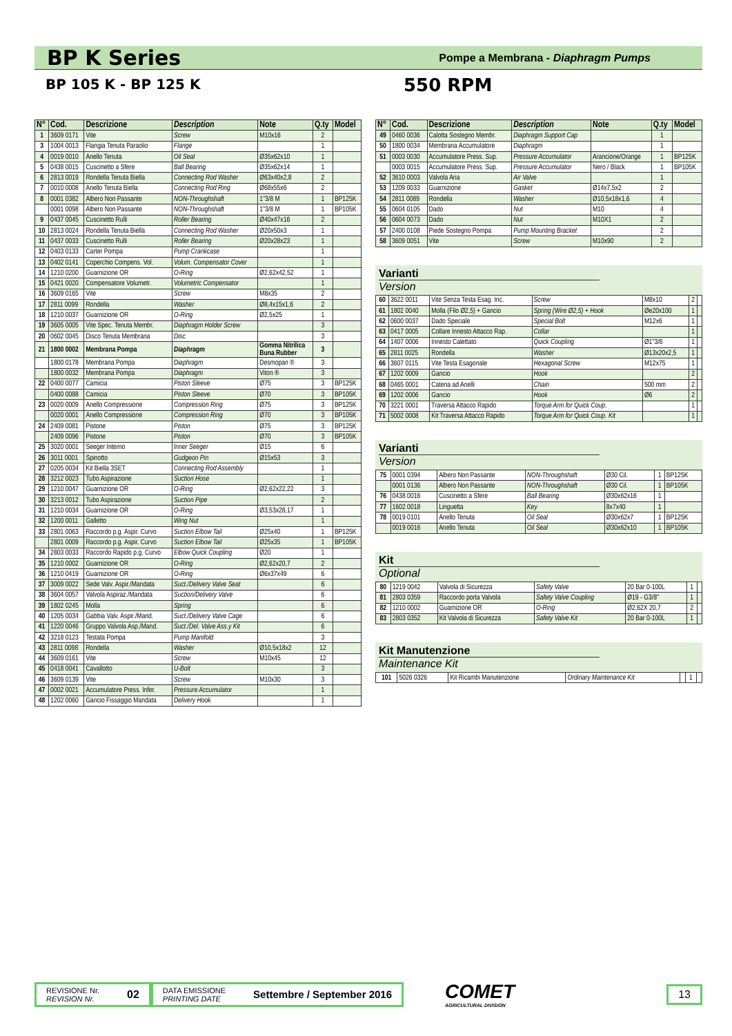BP K Series
Pompe a Membrana - Diaphragm Pumps
BP 105 K - BP 125 K 550 RPM
| N° | Cod. | Descrizione | Description | Note | Q.ty | Model |
| --- | --- | --- | --- | --- | --- | --- |
| 1 | 3609 0171 | Vite | Screw | M10x16 | 2 | |
| 3 | 1004 0013 | Flangia Tenuta Paraolio | Flange | | 1 | |
| 4 | 0019 0010 | Anello Tenuta | Oil Seal | Ø35x62x10 | 1 | |
| 5 | 0438 0015 | Cuscinetto a Sfere | Ball Bearing | Ø35x62x14 | 1 | |
| 6 | 2813 0019 | Rondella Tenuta Biella | Connecting Rod Washer | Ø63x40x2,8 | 2 | |
| 7 | 0010 0008 | Anello Tenuta Biella | Connecting Rod Ring | Ø68x55x6 | 2 | |
| 8 | 0001 0382 | Albero Non Passante | NON-Throughshaft | 1"3/8 M | 1 | BP125K |
| | 0001 0098 | Albero Non Passante | NON-Throughshaft | 1"3/8 M | 1 | BP105K |
| 9 | 0437 0045 | Cuscinetto Rulli | Roller Bearing | Ø40x47x16 | 2 | |
| 10 | 2813 0024 | Rondella Tenuta Biella | Connecting Rod Washer | Ø20x50x3 | 1 | |
| 11 | 0437 0033 | Cuscinetto Rulli | Roller Bearing | Ø20x28x23 | 1 | |
| 12 | 0403 0133 | Carter Pompa | Pump Crankcase | | 1 | |
| 13 | 0402 0141 | Coperchio Compens. Vol. | Volum. Compensator Cover | | 1 | |
| 14 | 1210 0200 | Guarnizione OR | O-Ring | Ø2,62x42,52 | 1 | |
| 15 | 0421 0020 | Compensatore Volumetr. | Volumetric Compensator | | 1 | |
| 16 | 3609 0165 | Vite | Screw | M8x35 | 2 | |
| 17 | 2811 0099 | Rondella | Washer | Ø8,4x15x1,6 | 2 | |
| 18 | 1210 0037 | Guarnizione OR | O-Ring | Ø2,5x25 | 1 | |
| 19 | 3605 0005 | Vite Spec. Tenuta Membr. | Diaphragm Holder Screw | | 3 | |
| 20 | 0602 0045 | Disco Tenuta Membrana | Disc | | 3 | |
| 21 | 1800 0002 | Membrana Pompa | Diaphragm | Gomma Nitrilica Buna Rubber | 3 | |
| | 1800 0178 | Membrana Pompa | Diaphragm | Desmopan ® | 3 | |
| | 1800 0032 | Membrana Pompa | Diaphragm | Viton ® | 3 | |
| 22 | 0400 0077 | Camicia | Piston Sleeve | Ø75 | 3 | BP125K |
| | 0400 0088 | Camicia | Piston Sleeve | Ø70 | 3 | BP105K |
| 23 | 0020 0009 | Anello Compressione | Compression Ring | Ø75 | 3 | BP125K |
| | 0020 0001 | Anello Compressione | Compression Ring | Ø70 | 3 | BP105K |
| 24 | 2409 0081 | Pistone | Piston | Ø75 | 3 | BP125K |
| | 2409 0096 | Pistone | Piston | Ø70 | 3 | BP105K |
| 25 | 3020 0001 | Seeger Interno | Inner Seeger | Ø15 | 6 | |
| 26 | 3011 0001 | Spinotto | Gudgeon Pin | Ø15x53 | 3 | |
| 27 | 0205 0034 | Kit Biella 3SET | Connecting Rod Assembly | | 1 | |
| 28 | 3212 0023 | Tubo Aspirazione | Suction Hose | | 1 | |
| 29 | 1210 0047 | Guarnizione OR | O-Ring | Ø2,62x22,22 | 3 | |
| 30 | 3213 0012 | Tubo Aspirazione | Suction Pipe | | 2 | |
| 31 | 1210 0034 | Guarnizione OR | O-Ring | Ø3,53x28,17 | 1 | |
| 32 | 1200 0011 | Galletto | Wing Nut | | 1 | |
| 33 | 2801 0063 | Raccordo p.g. Aspir. Curvo | Suction Elbow Tail | Ø25x40 | 1 | BP125K |
| | 2801 0009 | Raccordo p.g. Aspir. Curvo | Suction Elbow Tail | Ø25x35 | 1 | BP105K |
| 34 | 2803 0033 | Raccordo Rapido p.g. Curvo | Elbow Quick Coupling | Ø20 | 1 | |
| 35 | 1210 0002 | Guarnizione OR | O-Ring | Ø2,62x20,7 | 2 | |
| 36 | 1210 0419 | Guarnizione OR | O-Ring | Ø6x37x49 | 6 | |
| 37 | 3009 0022 | Sede Valv. Aspir./Mandata | Suct./Delivery Valve Seat | | 6 | |
| 38 | 3604 0057 | Valvola Aspiraz./Mandata | Suction/Delivery Valve | | 6 | |
| 39 | 1802 0245 | Molla | Spring | | 6 | |
| 40 | 1205 0034 | Gabbia Valv. Aspir./Mand. | Suct./Delivery Valve Cage | | 6 | |
| 41 | 1220 0046 | Gruppo Valvola Asp./Mand. | Suct./Del. Valve Ass.y Kit | | 6 | |
| 42 | 3218 0123 | Testata Pompa | Pump Manifold | | 3 | |
| 43 | 2811 0098 | Rondella | Washer | Ø10,5x18x2 | 12 | |
| 44 | 3609 0161 | Vite | Screw | M10x45 | 12 | |
| 45 | 0418 0041 | Cavallotto | U-Bolt | | 3 | |
| 46 | 3609 0139 | Vite | Screw | M10x30 | 3 | |
| 47 | 0002 0021 | Accumulatore Press. Infer. | Pressure Accumulator | | 1 | |
| 48 | 1202 0060 | Gancio Fissaggio Mandata | Delivery Hook | | 1 | |
| N° | Cod. | Descrizione | Description | Note | Q.ty | Model |
| --- | --- | --- | --- | --- | --- | --- |
| 49 | 0460 0036 | Calotta Sostegno Membr. | Diaphragm Support Cap | | 1 | |
| 50 | 1800 0034 | Membrana Accumulatore | Diaphragm | | 1 | |
| 51 | 0003 0030 | Accumulatore Press. Sup. | Pressure Accumulator | Arancione/Orange | 1 | BP125K |
| | 0003 0015 | Accumulatore Press. Sup. | Pressure Accumulator | Nero / Black | 1 | BP105K |
| 52 | 3610 0003 | Valvola Aria | Air Valve | | 1 | |
| 53 | 1209 0033 | Guarnizione | Gasket | Ø14x7,5x2 | 2 | |
| 54 | 2811 0089 | Rondella | Washer | Ø10,5x18x1,6 | 4 | |
| 55 | 0604 0105 | Dado | Nut | M10 | 4 | |
| 56 | 0604 0073 | Dado | Nut | M10X1 | 2 | |
| 57 | 2400 0108 | Piede Sostegno Pompa | Pump Mounting Bracket | | 2 | |
| 58 | 3609 0051 | Vite | Screw | M10x90 | 2 | |
Varianti
Version
| 60 | 3622 0011 | Vite Senza Testa Esag. Inc. | Screw | M8x10 | 2 | |
| 61 | 1802 0040 | Molla (Filo Ø2,5) + Gancio | Spring (Wire Ø2,5) + Hook | Øe20x100 | 1 | |
| 62 | 0600 0037 | Dado Speciale | Special Bolt | M12x6 | 1 | |
| 63 | 0417 0005 | Collare Innesto Attacco Rap. | Collar | | 1 | |
| 64 | 1407 0006 | Innesto Calettato | Quick Coupling | Ø1"3/8 | 1 | |
| 65 | 2811 0025 | Rondella | Washer | Ø13x20x2,5 | 1 | |
| 66 | 3607 0115 | Vite Testa Esagonale | Hexagonal Screw | M12x75 | 1 | |
| 67 | 1202 0009 | Gancio | Hook | | 2 | |
| 68 | 0465 0001 | Catena ad Anelli | Chain | 500 mm | 2 | |
| 69 | 1202 0006 | Gancio | Hook | Ø6 | 2 | |
| 70 | 3221 0001 | Traversa Attacco Rapido | Torque Arm for Quick Coup. | | 1 | |
| 71 | 5002 0008 | Kit Traversa Attacco Rapido | Torque Arm for Quick Coup. Kit | | 1 | |
Varianti
Version
| 75 | 0001 0394 | Albero Non Passante | NON-Throughshaft | Ø30 Cil. | 1 | BP125K |
| | 0001 0136 | Albero Non Passante | NON-Throughshaft | Ø30 Cil. | 1 | BP105K |
| 76 | 0438 0016 | Cuscinetto a Sfere | Ball Bearing | Ø30x62x16 | 1 | |
| 77 | 1602 0018 | Linguetta | Key | 8x7x40 | 1 | |
| 78 | 0019 0101 | Anello Tenuta | Oil Seal | Ø30x62x7 | 1 | BP125K |
| | 0019 0016 | Anello Tenuta | Oil Seal | Ø30x62x10 | 1 | BP105K |
Kit
Optional
| 80 | 1219 0042 | Valvola di Sicurezza | Safety Valve | 20 Bar 0-100L | 1 | |
| 81 | 2803 0359 | Raccordo porta Valvola | Safety Valve Coupling | Ø19 - G3/8" | 1 | |
| 82 | 1210 0002 | Guarnizione OR | O-Ring | Ø2,62X 20,7 | 2 | |
| 83 | 2803 0352 | Kit Valvola di Sicurezza | Safety Valve Kit | 20 Bar 0-100L | 1 | |
Kit Manutenzione
Maintenance Kit
| 101 | 5026 0326 | Kit Ricambi Manutenzione | Ordinary Maintenance Kit | | 1 | |
REVISIONE Nr.
REVISION Nr.
02
DATA EMISSIONE
PRINTING DATE
Settembre / September 2016
COMET
AGRICULTURAL DIVISION
13